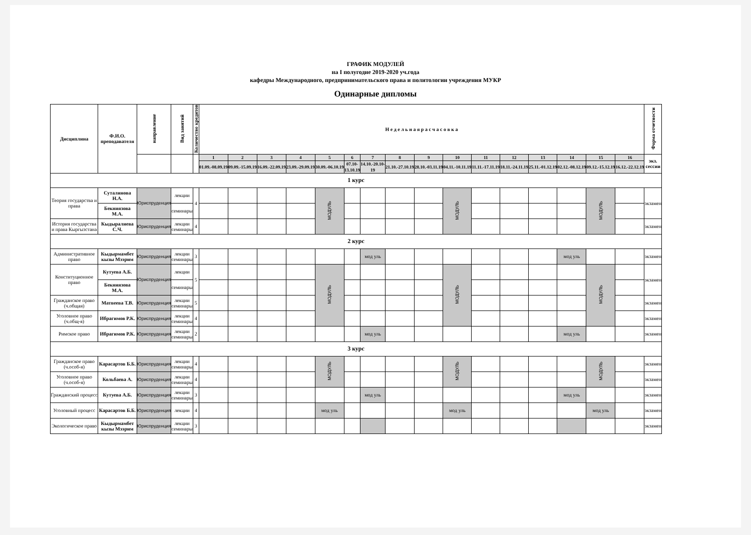ГРАФИК МОДУЛЕЙ
на I полугодие 2019-2020 уч.года
кафедры Международного, предпринимательского права и политологии учреждения МУКР
Одинарные дипломы
| Дисциплина | Ф.И.О. преподавателя | направление | Вид занятий | Количество кредитов | Н е д е л ь н а я р а с ч а с о в к а | | | | | | | | | | | | | | | | Форма отчетности |
| --- | --- | --- | --- | --- | --- | --- | --- | --- | --- | --- | --- | --- | --- | --- | --- | --- | --- | --- | --- | --- | --- |
| | | | | | 1 | 2 | 3 | 4 | 5 | 6 | 7 | 8 | 9 | 10 | 11 | 12 | 13 | 14 | 15 | 16 | экз. сессии |
| | | | | | 01.09.-08.09.19 | 09.09.-15.09.19 | 16.09.-22.09.19 | 23.09.-29.09.19 | 30.09.-06.10.19 | 07.10-13.10.19 | 14.10.-20.10-19 | 21.10.-27.10.19 | 28.10.-03.11.19 | 04.11.-10.11.19 | 11.11.-17.11.19 | 18.11.-24.11.19 | 25.11.-01.12.19 | 02.12.-08.12.19 | 09.12.-15.12.19 | 16.12.-22.12.19 | |
| 1 курс | | | | | | | | | | | | | | | | | | | | | |
| Теория государства и права | Суталинова Н.А. | Юриспруденция | лекции | 4 | | | | | МОДУЛЬ | | | | | МОДУЛЬ | | | | | МОДУЛЬ | | экзамен |
| | Бекниязова М.А. | | семинары | | | | | | | | | | | | | | | | | | |
| История государства и права Кыргызстана | Кыдыралиева С.Ч. | Юриспруденция | лекции семинары | 4 | | | | | | | | | | | | | | | | | экзамен |
| 2 курс | | | | | | | | | | | | | | | | | | | | | |
| Административное право | Кыдырмамбет кызы Мээрим | Юриспруденция | лекции семинары | 3 | | | | | | | мод уль | | | | | | | мод уль | | | экзамен |
| Конституционное право | Кутуева А.Б. | Юриспруденция | лекции | 5 | | | | | МОДУЛЬ | | | | | МОДУЛЬ | | | | | МОДУЛЬ | | экзамен |
| | Бекниязова М.А. | | семинары | | | | | | | | | | | | | | | | | | |
| Гражданское право (ч.общая) | Матвеева Т.В. | Юриспруденция | лекции семинары | 5 | | | | | | | | | | | | | | | | | экзамен |
| Уголовное право (ч.общ-я) | Ибрагимов Р.К. | Юриспруденция | лекции семинары | 4 | | | | | | | | | | | | | | | | | экзамен |
| Римское право | Ибрагимов Р.К. | Юриспруденция | лекции семинары | 2 | | | | | | | мод уль | | | | | | | мод уль | | | экзамен |
| 3 курс | | | | | | | | | | | | | | | | | | | | | |
| Гражданское право (ч.особ-я) | Карасартов Б.Б. | Юриспруденция | лекции семинары | 4 | | | | | МОДУЛЬ | | | | | МОДУЛЬ | | | | | МОДУЛЬ | | экзамен |
| Уголовное право (ч.особ-я) | Кольбаева А. | Юриспруденция | лекции семинары | 4 | | | | | | | | | | | | | | | | | экзамен |
| Гражданский процесс | Кутуева А.Б. | Юриспруденция | лекции семинары | 3 | | | | | | | мод уль | | | | | | | мод уль | | | экзамен |
| Уголовный процесс | Карасартов Б.Б. | Юриспруденция | лекции | 4 | | | | | мод уль | | | | | мод уль | | | | | мод уль | | экзамен |
| Экологическое право | Кыдырмамбет кызы Мээрим | Юриспруденция | лекции семинары | 3 | | | | | | | | | | | | | | | | | экзамен |